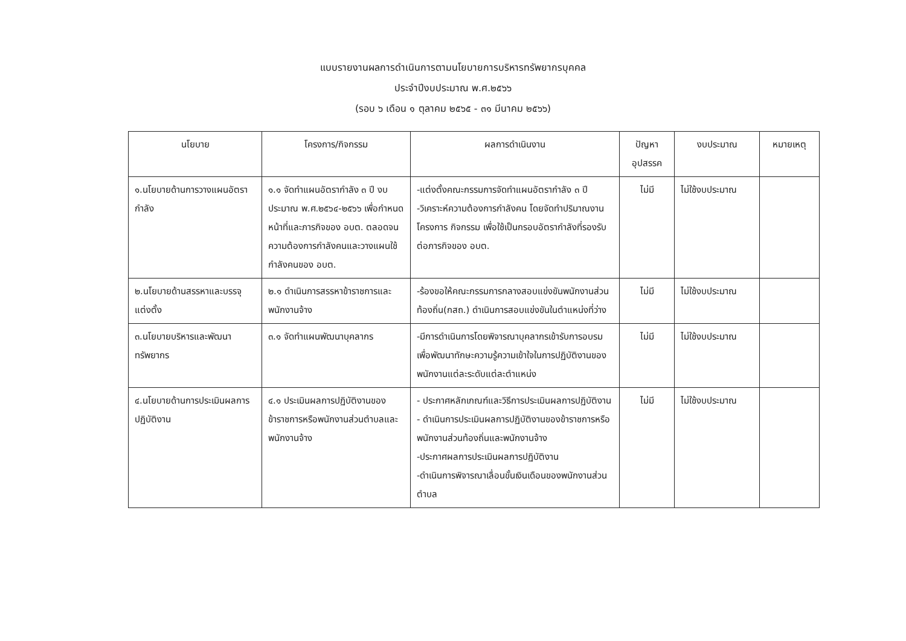แบบรายงานผลการดำเนินการตามนโยบายการบริหารทรัพยากรบุคคล
ประจำปีงบประมาณ พ.ศ.๒๕๖๖
(รอบ ๖ เดือน ๑ ตุลาคม ๒๕๖๕ - ๓๑ มีนาคม ๒๕๖๖)
| นโยบาย | โครงการ/กิจกรรม | ผลการดำเนินงาน | ปัญหา อุปสรรค | งบประมาณ | หมายเหตุ |
| --- | --- | --- | --- | --- | --- |
| ๑.นโยบายด้านการวางแผนอัตรากำลัง | ๑.๑ จัดทำแผนอัตรากำลัง ๓ ปี งบประมาณ พ.ศ.๒๕๖๔-๒๕๖๖ เพื่อกำหนดหน้าที่และภารกิจของ อบต. ตลอดจนความต้องการกำลังคนและวางแผนใช้กำลังคนของ อบต. | -แต่งตั้งคณะกรรมการจัดทำแผนอัตรากำลัง ๓ ปี -วิเคราะห์ความต้องการกำลังคน โดยจัดทำปริมาณงาน โครงการ กิจกรรม เพื่อใช้เป็นกรอบอัตรากำลังที่รองรับต่อภารกิจของ อบต. | ไม่มี | ไม่ใช้งบประมาณ | |
| ๒.นโยบายด้านสรรหาและบรรจุแต่งตั้ง | ๒.๑ ดำเนินการสรรหาข้าราชการและพนักงานจ้าง | -ร้องขอให้คณะกรรมการกลางสอบแข่งขันพนักงานส่วนท้องถิ่น(กสถ.) ดำเนินการสอบแข่งขันในตำแหน่งที่ว่าง | ไม่มี | ไม่ใช้งบประมาณ | |
| ๓.นโยบายบริหารและพัฒนาทรัพยากร | ๓.๑ จัดทำแผนพัฒนาบุคลากร | -มีการดำเนินการโดยพิจารณาบุคลากรเข้ารับการอบรมเพื่อพัฒนาทักษะความรู้ความเข้าใจในการปฏิบัติงานของพนักงานแต่ละระดับแต่ละตำแหน่ง | ไม่มี | ไม่ใช้งบประมาณ | |
| ๔.นโยบายด้านการประเมินผลการปฏิบัติงาน | ๔.๑ ประเมินผลการปฏิบัติงานของข้าราชการหรือพนักงานส่วนตำบลและพนักงานจ้าง | - ประกาศหลักเกณฑ์และวิธีการประเมินผลการปฏิบัติงาน - ดำเนินการประเมินผลการปฏิบัติงานของข้าราชการหรือพนักงานส่วนท้องถิ่นและพนักงานจ้าง -ประกาศผลการประเมินผลการปฏิบัติงาน -ดำเนินการพิจารณาเลื่อนขั้นเงินเดือนของพนักงานส่วนตำบล | ไม่มี | ไม่ใช้งบประมาณ | |